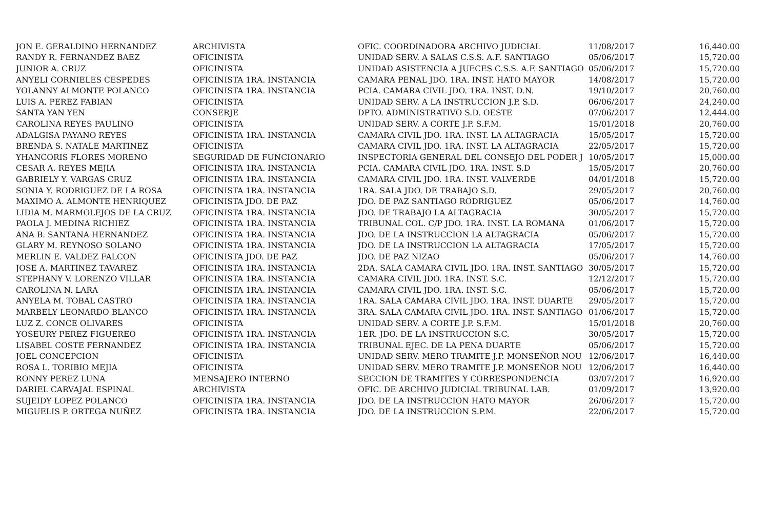| JON E. GERALDINO HERNANDEZ | ARCHIVISTA | OFIC. COORDINADORA ARCHIVO JUDICIAL | 11/08/2017 | 16,440.00 |
| RANDY R. FERNANDEZ BAEZ | OFICINISTA | UNIDAD SERV. A SALAS C.S.S. A.F. SANTIAGO | 05/06/2017 | 15,720.00 |
| JUNIOR A. CRUZ | OFICINISTA | UNIDAD ASISTENCIA A JUECES C.S.S. A.F. SANTIAGO | 05/06/2017 | 15,720.00 |
| ANYELI CORNIELES CESPEDES | OFICINISTA 1RA. INSTANCIA | CAMARA PENAL JDO. 1RA. INST. HATO MAYOR | 14/08/2017 | 15,720.00 |
| YOLANNY ALMONTE POLANCO | OFICINISTA 1RA. INSTANCIA | PCIA. CAMARA CIVIL JDO. 1RA. INST. D.N. | 19/10/2017 | 20,760.00 |
| LUIS A. PEREZ FABIAN | OFICINISTA | UNIDAD SERV. A LA INSTRUCCION J.P. S.D. | 06/06/2017 | 24,240.00 |
| SANTA YAN YEN | CONSERJE | DPTO. ADMINISTRATIVO S.D. OESTE | 07/06/2017 | 12,444.00 |
| CAROLINA REYES PAULINO | OFICINISTA | UNIDAD SERV. A CORTE J.P. S.F.M. | 15/01/2018 | 20,760.00 |
| ADALGISA PAYANO REYES | OFICINISTA 1RA. INSTANCIA | CAMARA CIVIL JDO. 1RA. INST. LA ALTAGRACIA | 15/05/2017 | 15,720.00 |
| BRENDA S. NATALE MARTINEZ | OFICINISTA | CAMARA CIVIL JDO. 1RA. INST. LA ALTAGRACIA | 22/05/2017 | 15,720.00 |
| YHANCORIS FLORES MORENO | SEGURIDAD DE FUNCIONARIO | INSPECTORIA GENERAL DEL CONSEJO DEL PODER J | 10/05/2017 | 15,000.00 |
| CESAR A. REYES MEJIA | OFICINISTA 1RA. INSTANCIA | PCIA. CAMARA CIVIL JDO. 1RA. INST. S.D | 15/05/2017 | 20,760.00 |
| GABRIELY Y. VARGAS CRUZ | OFICINISTA 1RA. INSTANCIA | CAMARA CIVIL JDO. 1RA. INST. VALVERDE | 04/01/2018 | 15,720.00 |
| SONIA Y. RODRIGUEZ DE LA ROSA | OFICINISTA 1RA. INSTANCIA | 1RA. SALA JDO. DE TRABAJO S.D. | 29/05/2017 | 20,760.00 |
| MAXIMO A. ALMONTE HENRIQUEZ | OFICINISTA JDO. DE PAZ | JDO. DE PAZ SANTIAGO RODRIGUEZ | 05/06/2017 | 14,760.00 |
| LIDIA M. MARMOLEJOS DE LA CRUZ | OFICINISTA 1RA. INSTANCIA | JDO. DE TRABAJO LA ALTAGRACIA | 30/05/2017 | 15,720.00 |
| PAOLA J. MEDINA RICHIEZ | OFICINISTA 1RA. INSTANCIA | TRIBUNAL COL. C/P JDO. 1RA. INST. LA ROMANA | 01/06/2017 | 15,720.00 |
| ANA B. SANTANA HERNANDEZ | OFICINISTA 1RA. INSTANCIA | JDO. DE LA INSTRUCCION LA ALTAGRACIA | 05/06/2017 | 15,720.00 |
| GLARY M. REYNOSO SOLANO | OFICINISTA 1RA. INSTANCIA | JDO. DE LA INSTRUCCION LA ALTAGRACIA | 17/05/2017 | 15,720.00 |
| MERLIN E. VALDEZ FALCON | OFICINISTA JDO. DE PAZ | JDO. DE PAZ NIZAO | 05/06/2017 | 14,760.00 |
| JOSE A. MARTINEZ TAVAREZ | OFICINISTA 1RA. INSTANCIA | 2DA. SALA CAMARA CIVIL JDO. 1RA. INST. SANTIAGO | 30/05/2017 | 15,720.00 |
| STEPHANY V. LORENZO VILLAR | OFICINISTA 1RA. INSTANCIA | CAMARA CIVIL JDO. 1RA. INST. S.C. | 12/12/2017 | 15,720.00 |
| CAROLINA N. LARA | OFICINISTA 1RA. INSTANCIA | CAMARA CIVIL JDO. 1RA. INST. S.C. | 05/06/2017 | 15,720.00 |
| ANYELA M. TOBAL CASTRO | OFICINISTA 1RA. INSTANCIA | 1RA. SALA CAMARA CIVIL JDO. 1RA. INST. DUARTE | 29/05/2017 | 15,720.00 |
| MARBELY LEONARDO BLANCO | OFICINISTA 1RA. INSTANCIA | 3RA. SALA CAMARA CIVIL JDO. 1RA. INST. SANTIAGO | 01/06/2017 | 15,720.00 |
| LUZ Z. CONCE OLIVARES | OFICINISTA | UNIDAD SERV. A CORTE J.P. S.F.M. | 15/01/2018 | 20,760.00 |
| YOSEURY PEREZ FIGUEREO | OFICINISTA 1RA. INSTANCIA | 1ER. JDO. DE LA INSTRUCCION S.C. | 30/05/2017 | 15,720.00 |
| LISABEL COSTE FERNANDEZ | OFICINISTA 1RA. INSTANCIA | TRIBUNAL EJEC. DE LA PENA DUARTE | 05/06/2017 | 15,720.00 |
| JOEL CONCEPCION | OFICINISTA | UNIDAD SERV. MERO TRAMITE J.P. MONSEÑOR NOU | 12/06/2017 | 16,440.00 |
| ROSA L. TORIBIO MEJIA | OFICINISTA | UNIDAD SERV. MERO TRAMITE J.P. MONSEÑOR NOU | 12/06/2017 | 16,440.00 |
| RONNY PEREZ LUNA | MENSAJERO INTERNO | SECCION DE TRAMITES Y CORRESPONDENCIA | 03/07/2017 | 16,920.00 |
| DARIEL CARVAJAL ESPINAL | ARCHIVISTA | OFIC. DE ARCHIVO JUDICIAL TRIBUNAL LAB. | 01/09/2017 | 13,920.00 |
| SUJEIDY LOPEZ POLANCO | OFICINISTA 1RA. INSTANCIA | JDO. DE LA INSTRUCCION HATO MAYOR | 26/06/2017 | 15,720.00 |
| MIGUELIS P. ORTEGA NUÑEZ | OFICINISTA 1RA. INSTANCIA | JDO. DE LA INSTRUCCION S.P.M. | 22/06/2017 | 15,720.00 |